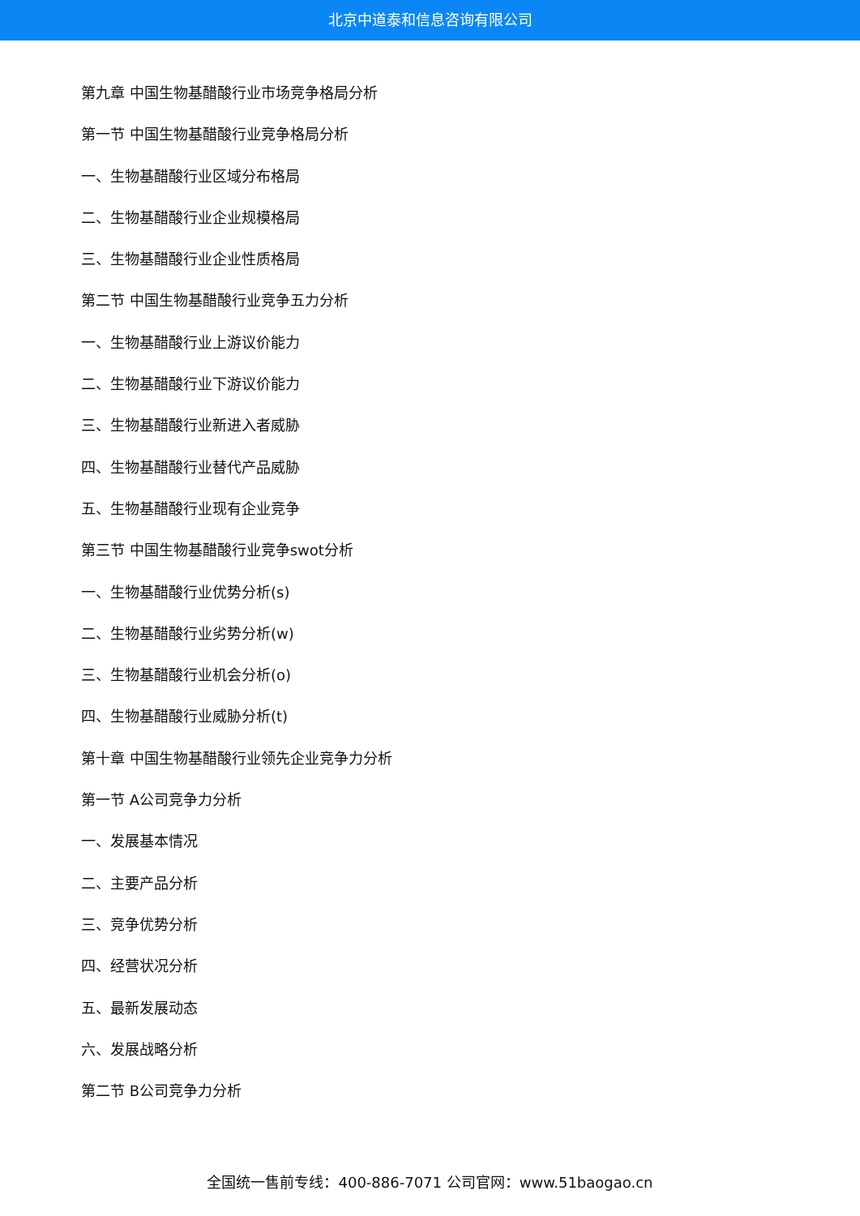北京中道泰和信息咨询有限公司
第九章 中国生物基醋酸行业市场竞争格局分析
第一节 中国生物基醋酸行业竞争格局分析
一、生物基醋酸行业区域分布格局
二、生物基醋酸行业企业规模格局
三、生物基醋酸行业企业性质格局
第二节 中国生物基醋酸行业竞争五力分析
一、生物基醋酸行业上游议价能力
二、生物基醋酸行业下游议价能力
三、生物基醋酸行业新进入者威胁
四、生物基醋酸行业替代产品威胁
五、生物基醋酸行业现有企业竞争
第三节 中国生物基醋酸行业竞争swot分析
一、生物基醋酸行业优势分析(s)
二、生物基醋酸行业劣势分析(w)
三、生物基醋酸行业机会分析(o)
四、生物基醋酸行业威胁分析(t)
第十章 中国生物基醋酸行业领先企业竞争力分析
第一节 A公司竞争力分析
一、发展基本情况
二、主要产品分析
三、竞争优势分析
四、经营状况分析
五、最新发展动态
六、发展战略分析
第二节 B公司竞争力分析
全国统一售前专线：400-886-7071 公司官网：www.51baogao.cn